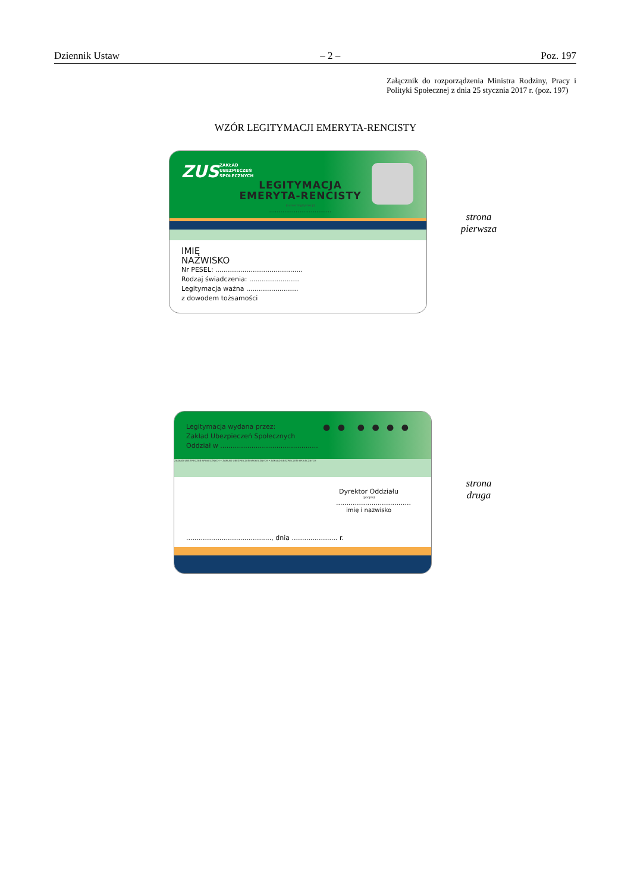Dziennik Ustaw – 2 – Poz. 197
Załącznik do rozporządzenia Ministra Rodziny, Pracy i Polityki Społecznej z dnia 25 stycznia 2017 r. (poz. 197)
WZÓR LEGITYMACJI EMERYTA-RENCISTY
ZUS
ZAKŁAD
UBEZPIECZEŃ
SPOŁECZNYCH
LEGITYMACJA
EMERYTA-RENCISTY
(numer legitymacji)
.................................
IMIĘ
NAZWISKO
Nr PESEL: ..........................................
Rodzaj świadczenia: ........................
Legitymacja ważna .........................
z dowodem tożsamości
strona
pierwsza
Legitymacja wydana przez:
Zakład Ubezpieczeń Społecznych
Oddział w ...............................................
● ● ● ● ● ●
ZAKŁAD UBEZPIECZEŃ SPOŁECZNYCH • ZAKŁAD UBEZPIECZEŃ SPOŁECZNYCH • ZAKŁAD UBEZPIECZEŃ SPOŁECZNYCH
Dyrektor Oddziału
(podpis)
....................................
imię i nazwisko
........................................., dnia ...................... r.
strona
druga